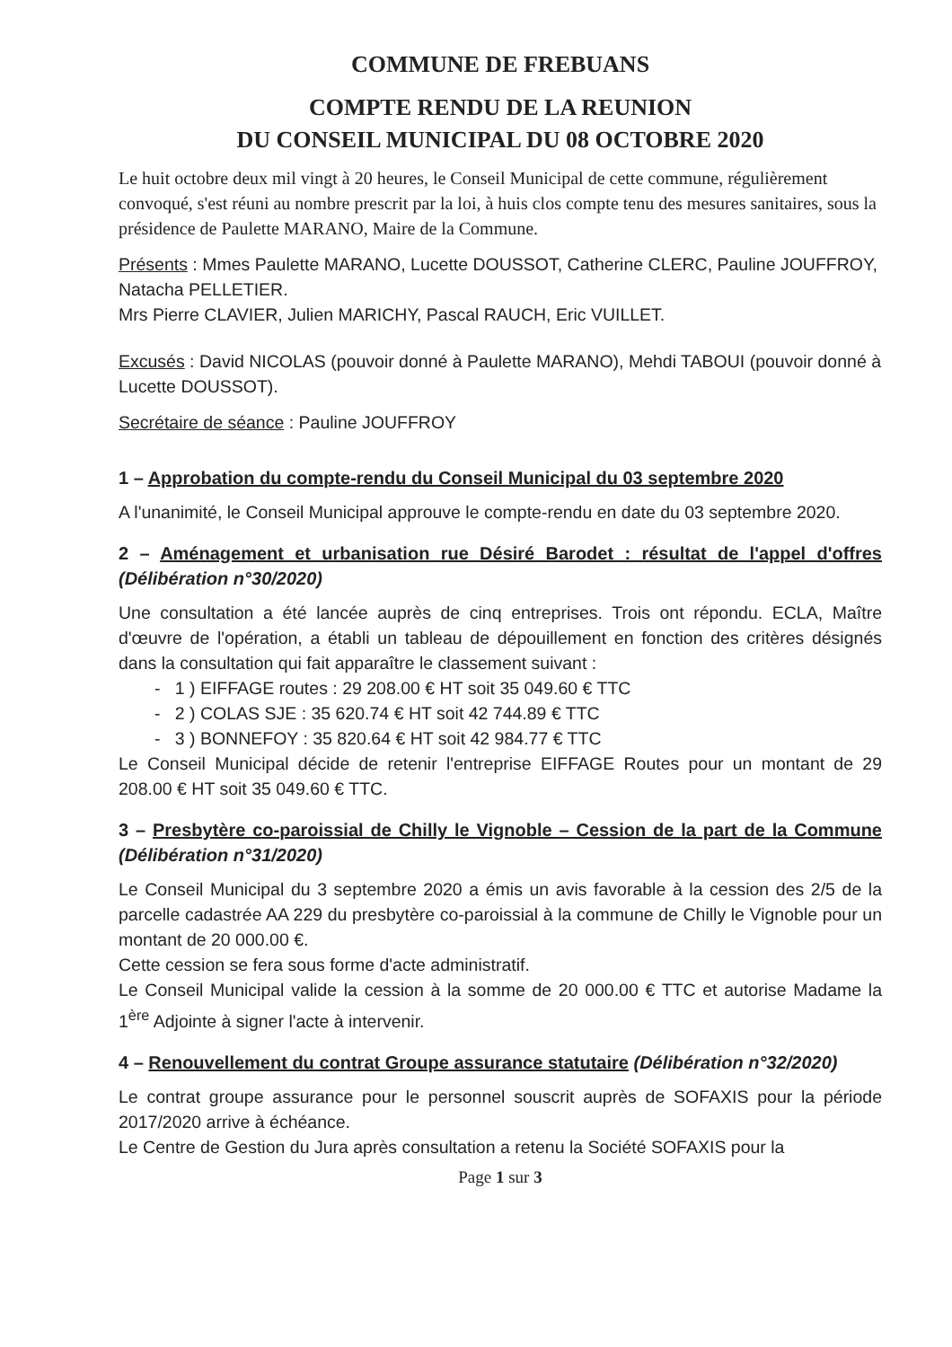COMMUNE DE FREBUANS
COMPTE RENDU DE LA REUNION
DU CONSEIL MUNICIPAL DU 08 OCTOBRE 2020
Le huit octobre deux mil vingt à 20 heures, le Conseil Municipal de cette commune, régulièrement convoqué, s'est réuni au nombre prescrit par la loi, à huis clos compte tenu des mesures sanitaires, sous la présidence de Paulette MARANO, Maire de la Commune.
Présents : Mmes Paulette MARANO, Lucette DOUSSOT, Catherine CLERC, Pauline JOUFFROY, Natacha PELLETIER.
Mrs Pierre CLAVIER, Julien MARICHY, Pascal RAUCH, Eric VUILLET.
Excusés : David NICOLAS (pouvoir donné à Paulette MARANO), Mehdi TABOUI (pouvoir donné à Lucette DOUSSOT).
Secrétaire de séance : Pauline JOUFFROY
1 – Approbation du compte-rendu du Conseil Municipal du 03 septembre 2020
A l'unanimité, le Conseil Municipal approuve le compte-rendu en date du 03 septembre 2020.
2 – Aménagement et urbanisation rue Désiré Barodet : résultat de l'appel d'offres (Délibération n°30/2020)
Une consultation a été lancée auprès de cinq entreprises. Trois ont répondu. ECLA, Maître d'œuvre de l'opération, a établi un tableau de dépouillement en fonction des critères désignés dans la consultation qui fait apparaître le classement suivant :
- 1 ) EIFFAGE routes : 29 208.00 € HT soit 35 049.60 € TTC
- 2 ) COLAS SJE : 35 620.74 € HT soit 42 744.89 € TTC
- 3 ) BONNEFOY : 35 820.64 € HT soit 42 984.77 € TTC
Le Conseil Municipal décide de retenir l'entreprise EIFFAGE Routes pour un montant de 29 208.00 € HT soit 35 049.60 € TTC.
3 – Presbytère co-paroissial de Chilly le Vignoble – Cession de la part de la Commune (Délibération n°31/2020)
Le Conseil Municipal du 3 septembre 2020 a émis un avis favorable à la cession des 2/5 de la parcelle cadastrée AA 229 du presbytère co-paroissial à la commune de Chilly le Vignoble pour un montant de 20 000.00 €.
Cette cession se fera sous forme d'acte administratif.
Le Conseil Municipal valide la cession à la somme de 20 000.00 € TTC et autorise Madame la 1<sup>ère</sup> Adjointe à signer l'acte à intervenir.
4 – Renouvellement du contrat Groupe assurance statutaire (Délibération n°32/2020)
Le contrat groupe assurance pour le personnel souscrit auprès de SOFAXIS pour la période 2017/2020 arrive à échéance.
Le Centre de Gestion du Jura après consultation a retenu la Société SOFAXIS pour la
Page 1 sur 3